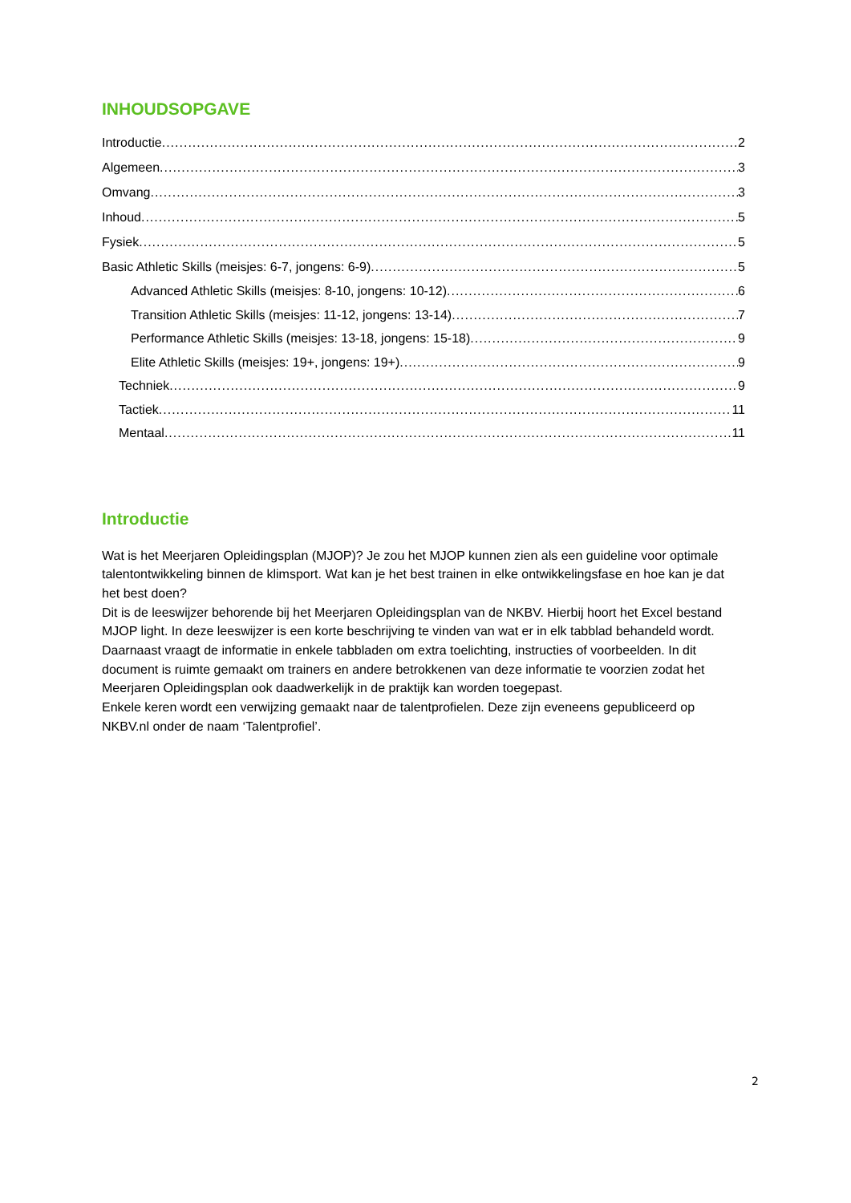INHOUDSOPGAVE
Introductie 2
Algemeen 3
Omvang 3
Inhoud 5
Fysiek 5
Basic Athletic Skills (meisjes: 6-7, jongens: 6-9) 5
Advanced Athletic Skills (meisjes: 8-10, jongens: 10-12) 6
Transition Athletic Skills (meisjes: 11-12, jongens: 13-14) 7
Performance Athletic Skills (meisjes: 13-18, jongens: 15-18) 9
Elite Athletic Skills (meisjes: 19+, jongens: 19+) 9
Techniek 9
Tactiek 11
Mentaal 11
Introductie
Wat is het Meerjaren Opleidingsplan (MJOP)? Je zou het MJOP kunnen zien als een guideline voor optimale talentontwikkeling binnen de klimsport. Wat kan je het best trainen in elke ontwikkelingsfase en hoe kan je dat het best doen?
Dit is de leeswijzer behorende bij het Meerjaren Opleidingsplan van de NKBV. Hierbij hoort het Excel bestand MJOP light. In deze leeswijzer is een korte beschrijving te vinden van wat er in elk tabblad behandeld wordt. Daarnaast vraagt de informatie in enkele tabbladen om extra toelichting, instructies of voorbeelden. In dit document is ruimte gemaakt om trainers en andere betrokkenen van deze informatie te voorzien zodat het Meerjaren Opleidingsplan ook daadwerkelijk in de praktijk kan worden toegepast.
Enkele keren wordt een verwijzing gemaakt naar de talentprofielen. Deze zijn eveneens gepubliceerd op NKBV.nl onder de naam ‘Talentprofiel’.
2